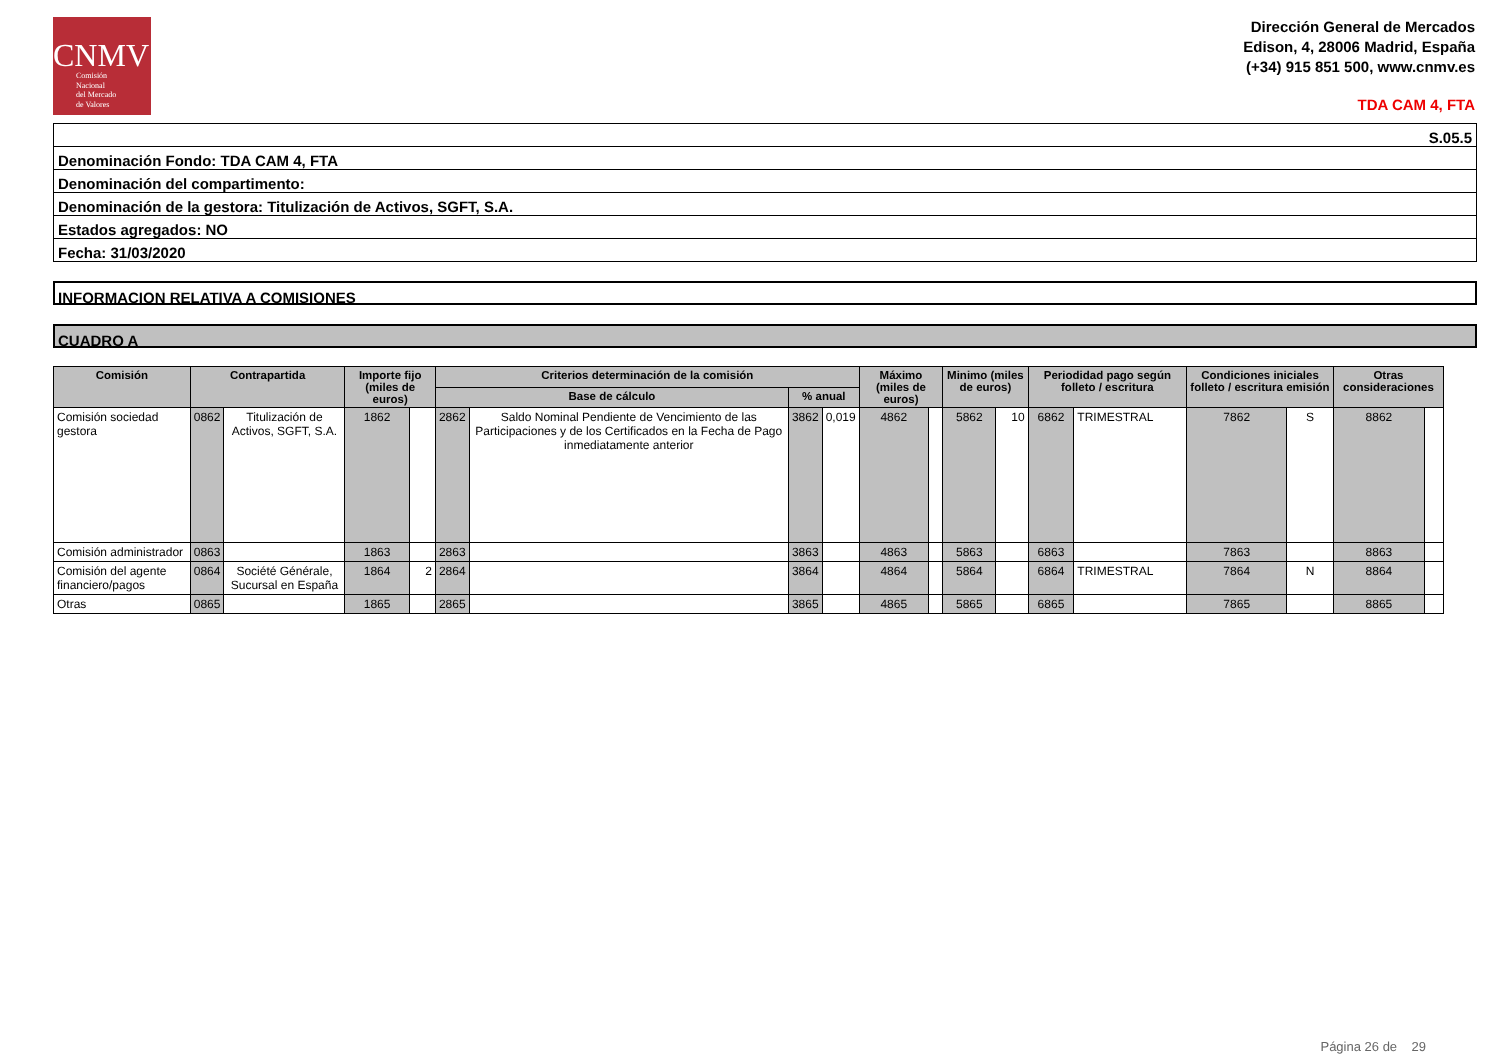CNMV
Comisión
Nacional
del Mercado
de Valores
Dirección General de Mercados
Edison, 4, 28006 Madrid, España
(+34) 915 851 500, www.cnmv.es
TDA CAM 4, FTA
S.05.5
Denominación Fondo: TDA CAM 4, FTA
Denominación del compartimento:
Denominación de la gestora: Titulización de Activos, SGFT, S.A.
Estados agregados: NO
Fecha: 31/03/2020
INFORMACION RELATIVA A COMISIONES
CUADRO A
| Comisión | Contrapartida | | Importe fijo (miles de euros) | | Criterios determinación de la comisión | | | | Máximo (miles de euros) | | Minimo (miles de euros) | | Periodidad pago según folleto / escritura | | Condiciones iniciales folleto / escritura emisión | | Otras consideraciones | |
| --- | --- | --- | --- | --- | --- | --- | --- | --- | --- | --- | --- | --- | --- | --- | --- | --- | --- | --- |
| | | | | | Base de cálculo | | % anual | | | | | | | | | | | |
| Comisión sociedad gestora | 0862 | Titulización de Activos, SGFT, S.A. | 1862 | | 2862 | Saldo Nominal Pendiente de Vencimiento de las Participaciones y de los Certificados en la Fecha de Pago inmediatamente anterior | 3862 | 0,019 | 4862 | | 5862 | 10 | 6862 | TRIMESTRAL | 7862 | S | 8862 | |
| Comisión administrador | 0863 | | 1863 | | 2863 | | 3863 | | 4863 | | 5863 | | 6863 | | 7863 | | 8863 | |
| Comisión del agente financiero/pagos | 0864 | Société Générale, Sucursal en España | 1864 | 2 | 2864 | | 3864 | | 4864 | | 5864 | | 6864 | TRIMESTRAL | 7864 | N | 8864 | |
| Otras | 0865 | | 1865 | | 2865 | | 3865 | | 4865 | | 5865 | | 6865 | | 7865 | | 8865 | |
Página 26 de 29